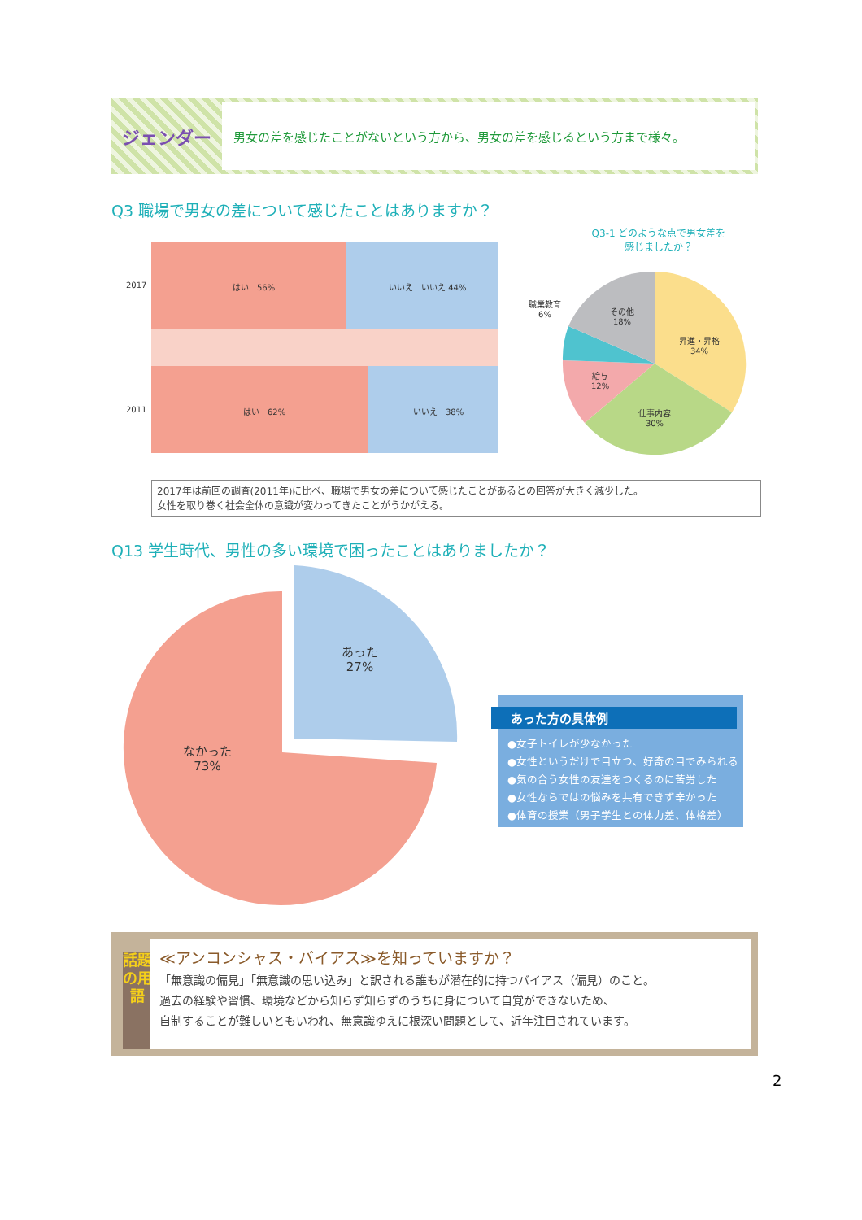ジェンダー
男女の差を感じたことがないという方から、男女の差を感じるという方まで様々。
Q3 職場で男女の差について感じたことはありますか？
2017 はい　56% いいえ　いいえ 44%
2011 はい　62% いいえ　38%
Q3-1 どのような点で男女差を
感じましたか？
職業教育
6%
その他
18%
昇進・昇格
34%
給与
12%
仕事内容
30%
2017年は前回の調査(2011年)に比べ、職場で男女の差について感じたことがあるとの回答が大きく減少した。
女性を取り巻く社会全体の意識が変わってきたことがうかがえる。
Q13 学生時代、男性の多い環境で困ったことはありましたか？
あった
27%
なかった
73%
あった方の具体例
●女子トイレが少なかった
●女性というだけで目立つ、好奇の目でみられる
●気の合う女性の友達をつくるのに苦労した
●女性ならではの悩みを共有できず辛かった
●体育の授業（男子学生との体力差、体格差）
話題の用語
≪アンコンシャス・バイアス≫を知っていますか？
「無意識の偏見」「無意識の思い込み」と訳される誰もが潜在的に持つバイアス（偏見）のこと。
過去の経験や習慣、環境などから知らず知らずのうちに身について自覚ができないため、
自制することが難しいともいわれ、無意識ゆえに根深い問題として、近年注目されています。
2